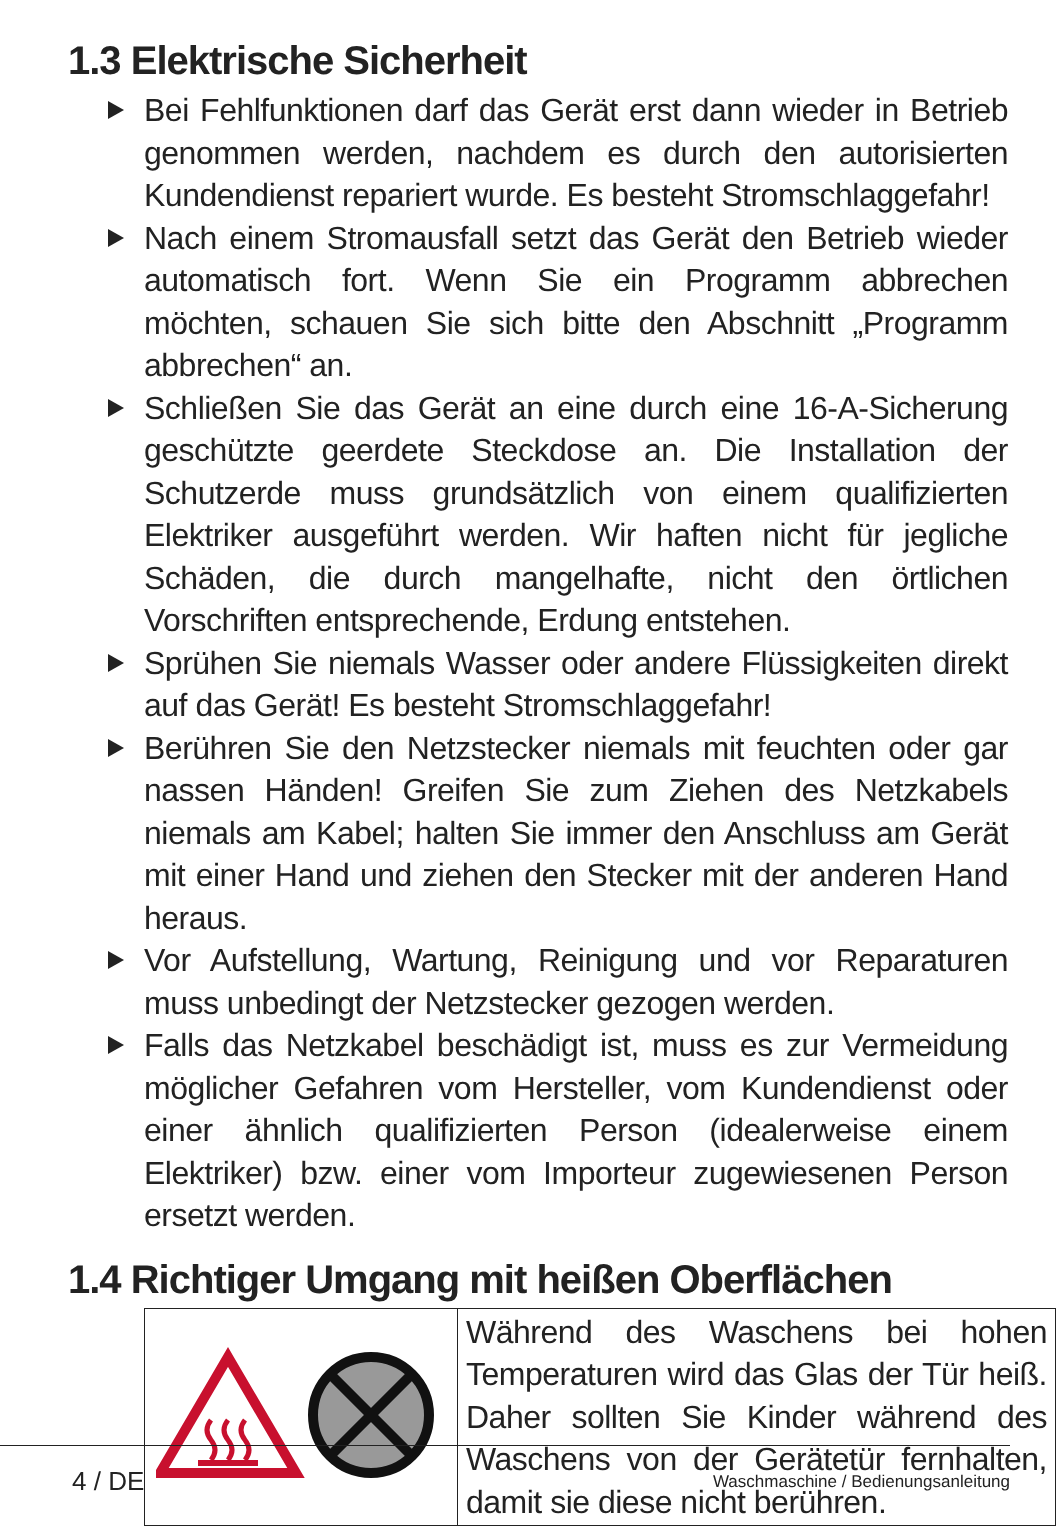1.3 Elektrische Sicherheit
Bei Fehlfunktionen darf das Gerät erst dann wieder in Betrieb genommen werden, nachdem es durch den autorisierten Kundendienst repariert wurde. Es besteht Stromschlaggefahr!
Nach einem Stromausfall setzt das Gerät den Betrieb wieder automatisch fort. Wenn Sie ein Programm abbrechen möchten, schauen Sie sich bitte den Abschnitt „Programm abbrechen“ an.
Schließen Sie das Gerät an eine durch eine 16-A-Sicherung geschützte geerdete Steckdose an. Die Installation der Schutzerde muss grundsätzlich von einem qualifizierten Elektriker ausgeführt werden. Wir haften nicht für jegliche Schäden, die durch mangelhafte, nicht den örtlichen Vorschriften entsprechende, Erdung entstehen.
Sprühen Sie niemals Wasser oder andere Flüssigkeiten direkt auf das Gerät! Es besteht Stromschlaggefahr!
Berühren Sie den Netzstecker niemals mit feuchten oder gar nassen Händen! Greifen Sie zum Ziehen des Netzkabels niemals am Kabel; halten Sie immer den Anschluss am Gerät mit einer Hand und ziehen den Stecker mit der anderen Hand heraus.
Vor Aufstellung, Wartung, Reinigung und vor Reparaturen muss unbedingt der Netzstecker gezogen werden.
Falls das Netzkabel beschädigt ist, muss es zur Vermeidung möglicher Gefahren vom Hersteller, vom Kundendienst oder einer ähnlich qualifizierten Person (idealerweise einem Elektriker) bzw. einer vom Importeur zugewiesenen Person ersetzt werden.
1.4 Richtiger Umgang mit heißen Oberflächen
| | Während des Waschens bei hohen Temperaturen wird das Glas der Tür heiß. Daher sollten Sie Kinder während des Waschens von der Gerätetür fernhalten, damit sie diese nicht berühren. |
4 / DE Waschmaschine / Bedienungsanleitung